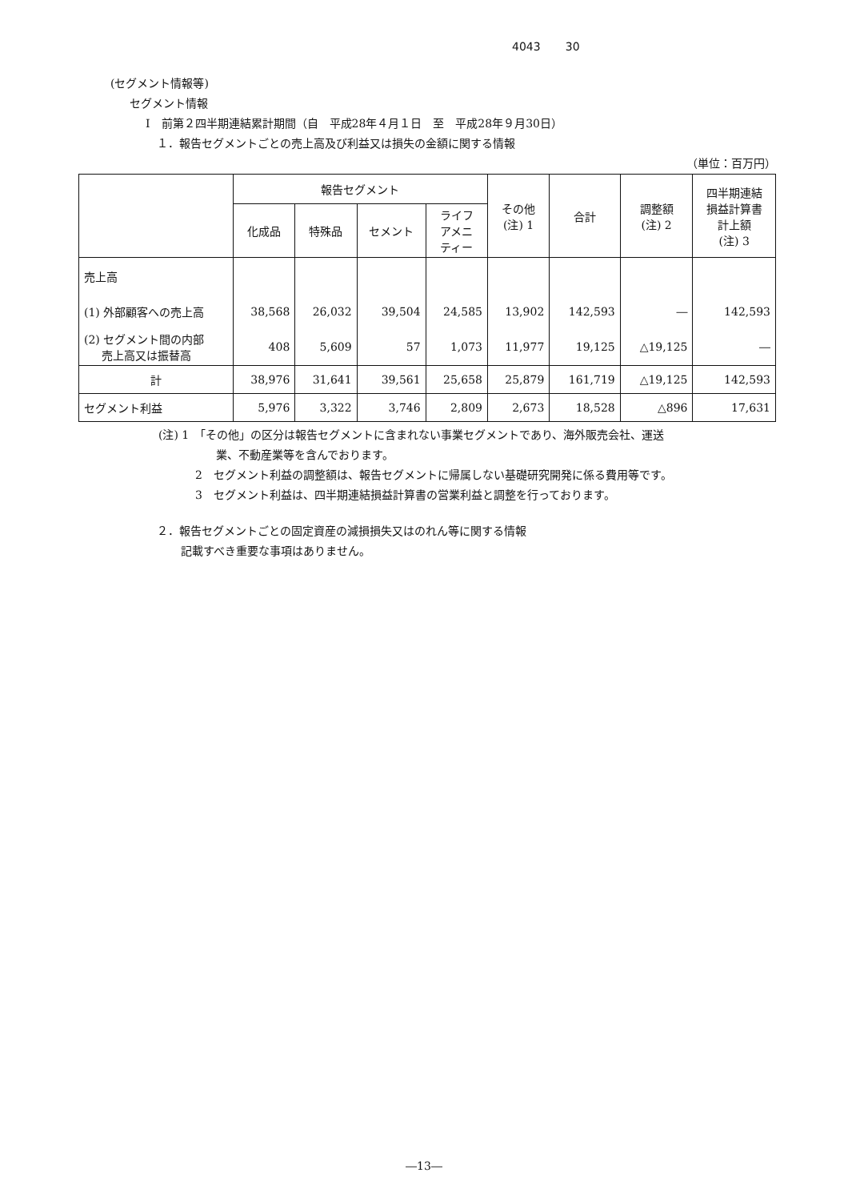4043 30
(セグメント情報等)
セグメント情報
Ⅰ　前第２四半期連結累計期間（自　平成28年４月１日　至　平成28年９月30日）
１．報告セグメントごとの売上高及び利益又は損失の金額に関する情報
（単位：百万円）
| | 報告セグメント | | | | その他 (注) 1 | 合計 | 調整額 (注) 2 | 四半期連結 損益計算書 計上額 (注) 3 |
| --- | --- | --- | --- | --- | --- | --- | --- | --- |
| | 化成品 | 特殊品 | セメント | ライフ アメニ ティー | | | | |
| 売上高 | | | | | | | | |
| (1) 外部顧客への売上高 | 38,568 | 26,032 | 39,504 | 24,585 | 13,902 | 142,593 | ― | 142,593 |
| (2) セグメント間の内部 売上高又は振替高 | 408 | 5,609 | 57 | 1,073 | 11,977 | 19,125 | △19,125 | ― |
| 計 | 38,976 | 31,641 | 39,561 | 25,658 | 25,879 | 161,719 | △19,125 | 142,593 |
| セグメント利益 | 5,976 | 3,322 | 3,746 | 2,809 | 2,673 | 18,528 | △896 | 17,631 |
(注) 1　「その他」の区分は報告セグメントに含まれない事業セグメントであり、海外販売会社、運送
業、不動産業等を含んでおります。
2　セグメント利益の調整額は、報告セグメントに帰属しない基礎研究開発に係る費用等です。
3　セグメント利益は、四半期連結損益計算書の営業利益と調整を行っております。
２．報告セグメントごとの固定資産の減損損失又はのれん等に関する情報
記載すべき重要な事項はありません。
―13―